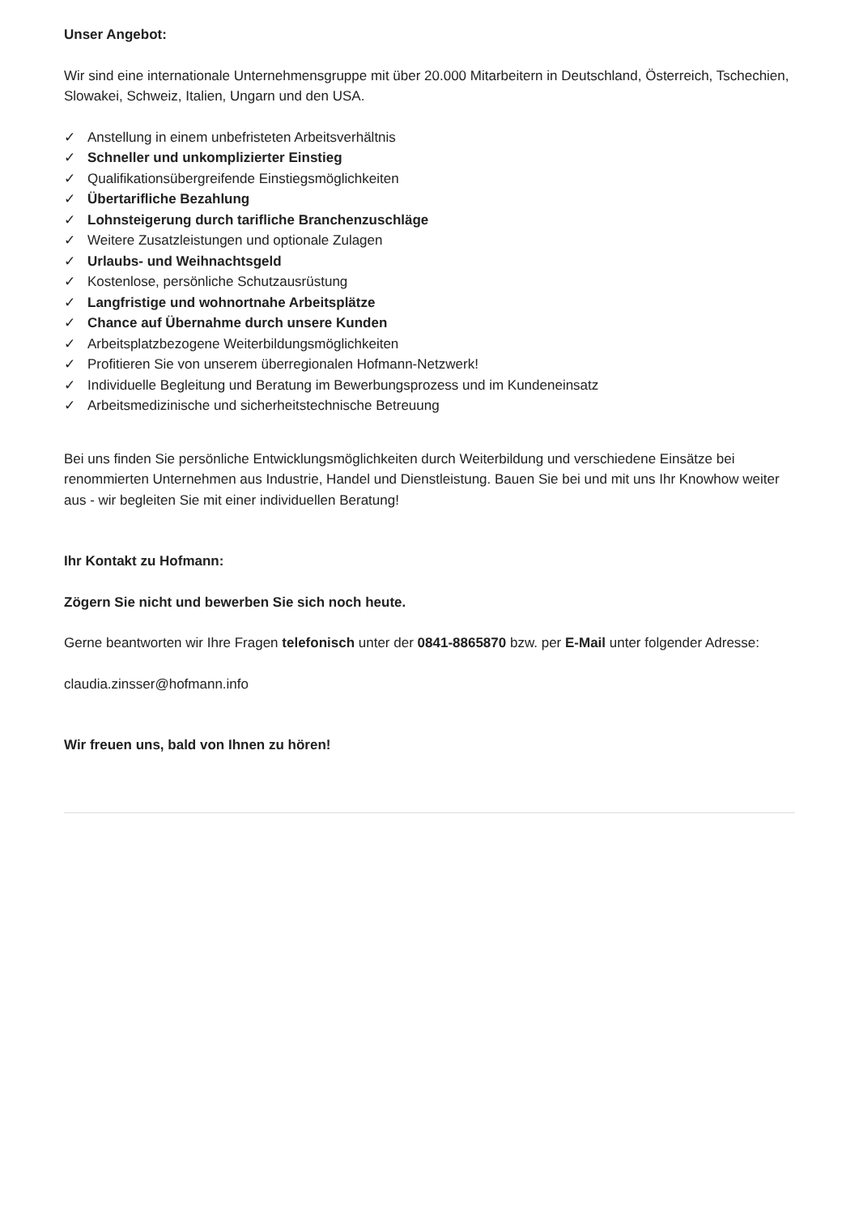Unser Angebot:
Wir sind eine internationale Unternehmensgruppe mit über 20.000 Mitarbeitern in Deutschland, Österreich, Tschechien, Slowakei, Schweiz, Italien, Ungarn und den USA.
✓ Anstellung in einem unbefristeten Arbeitsverhältnis
✓ Schneller und unkomplizierter Einstieg
✓ Qualifikationsübergreifende Einstiegsmöglichkeiten
✓ Übertarifliche Bezahlung
✓ Lohnsteigerung durch tarifliche Branchenzuschläge
✓ Weitere Zusatzleistungen und optionale Zulagen
✓ Urlaubs- und Weihnachtsgeld
✓ Kostenlose, persönliche Schutzausrüstung
✓ Langfristige und wohnortnahe Arbeitsplätze
✓ Chance auf Übernahme durch unsere Kunden
✓ Arbeitsplatzbezogene Weiterbildungsmöglichkeiten
✓ Profitieren Sie von unserem überregionalen Hofmann-Netzwerk!
✓ Individuelle Begleitung und Beratung im Bewerbungsprozess und im Kundeneinsatz
✓ Arbeitsmedizinische und sicherheitstechnische Betreuung
Bei uns finden Sie persönliche Entwicklungsmöglichkeiten durch Weiterbildung und verschiedene Einsätze bei renommierten Unternehmen aus Industrie, Handel und Dienstleistung. Bauen Sie bei und mit uns Ihr Knowhow weiter aus - wir begleiten Sie mit einer individuellen Beratung!
Ihr Kontakt zu Hofmann:
Zögern Sie nicht und bewerben Sie sich noch heute.
Gerne beantworten wir Ihre Fragen telefonisch unter der 0841-8865870 bzw. per E-Mail unter folgender Adresse:
claudia.zinsser@hofmann.info
Wir freuen uns, bald von Ihnen zu hören!